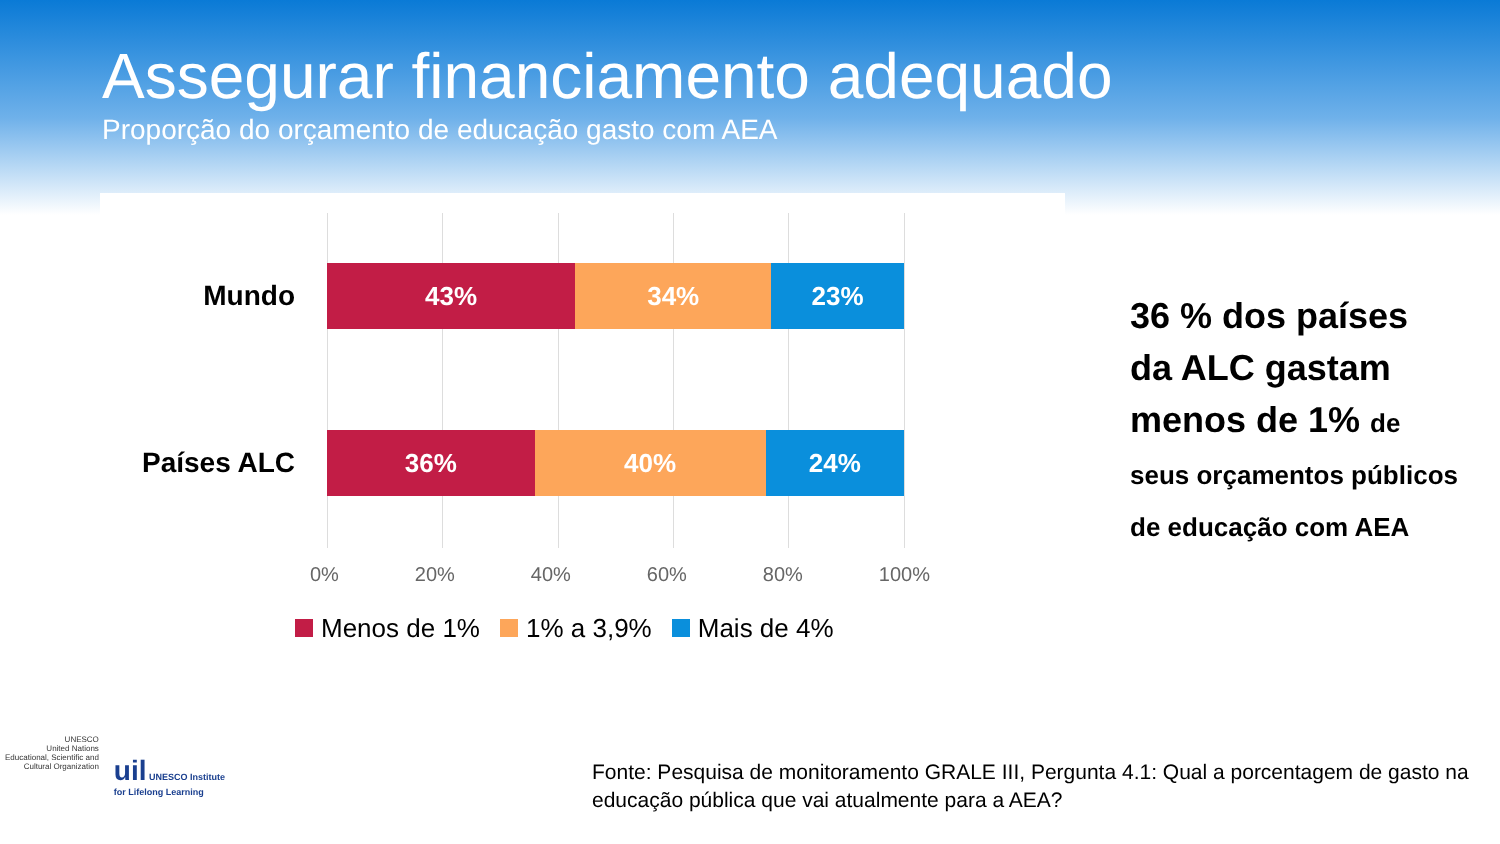Assegurar financiamento adequado
Proporção do orçamento de educação gasto com AEA
Mundo
43% 34% 23%
Países ALC
36% 40% 24%
0% 20% 40% 60% 80% 100%
Menos de 1% 1% a 3,9% Mais de 4%
36 % dos países da ALC gastam menos de 1% de seus orçamentos públicos de educação com AEA
UNESCO
United Nations
Educational, Scientific and
Cultural Organization
uil UNESCO Institute
for Lifelong Learning
Fonte: Pesquisa de monitoramento GRALE III, Pergunta 4.1: Qual a porcentagem de gasto na educação pública que vai atualmente para a AEA?